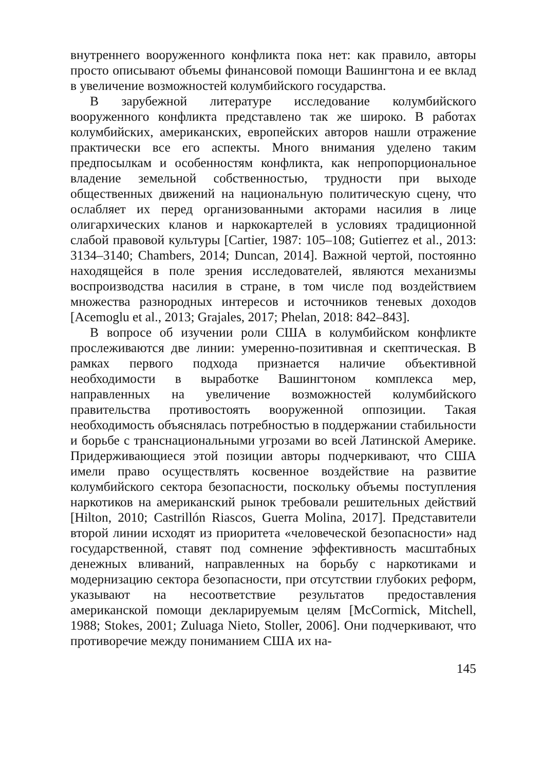внутреннего вооруженного конфликта пока нет: как правило, авторы просто описывают объемы финансовой помощи Вашингтона и ее вклад в увеличение возможностей колумбийского государства.
В зарубежной литературе исследование колумбийского вооруженного конфликта представлено так же широко. В работах колумбийских, американских, европейских авторов нашли отражение практически все его аспекты. Много внимания уделено таким предпосылкам и особенностям конфликта, как непропорциональное владение земельной собственностью, трудности при выходе общественных движений на национальную политическую сцену, что ослабляет их перед организованными акторами насилия в лице олигархических кланов и наркокартелей в условиях традиционной слабой правовой культуры [Cartier, 1987: 105–108; Gutierrez et al., 2013: 3134–3140; Chambers, 2014; Duncan, 2014]. Важной чертой, постоянно находящейся в поле зрения исследователей, являются механизмы воспроизводства насилия в стране, в том числе под воздействием множества разнородных интересов и источников теневых доходов [Acemoglu et al., 2013; Grajales, 2017; Phelan, 2018: 842–843].
В вопросе об изучении роли США в колумбийском конфликте прослеживаются две линии: умеренно-позитивная и скептическая. В рамках первого подхода признается наличие объективной необходимости в выработке Вашингтоном комплекса мер, направленных на увеличение возможностей колумбийского правительства противостоять вооруженной оппозиции. Такая необходимость объяснялась потребностью в поддержании стабильности и борьбе с транснациональными угрозами во всей Латинской Америке. Придерживающиеся этой позиции авторы подчеркивают, что США имели право осуществлять косвенное воздействие на развитие колумбийского сектора безопасности, поскольку объемы поступления наркотиков на американский рынок требовали решительных действий [Hilton, 2010; Castrillón Riascos, Guerra Molina, 2017]. Представители второй линии исходят из приоритета «человеческой безопасности» над государственной, ставят под сомнение эффективность масштабных денежных вливаний, направленных на борьбу с наркотиками и модернизацию сектора безопасности, при отсутствии глубоких реформ, указывают на несоответствие результатов предоставления американской помощи декларируемым целям [McCormick, Mitchell, 1988; Stokes, 2001; Zuluaga Nieto, Stoller, 2006]. Они подчеркивают, что противоречие между пониманием США их на-
145